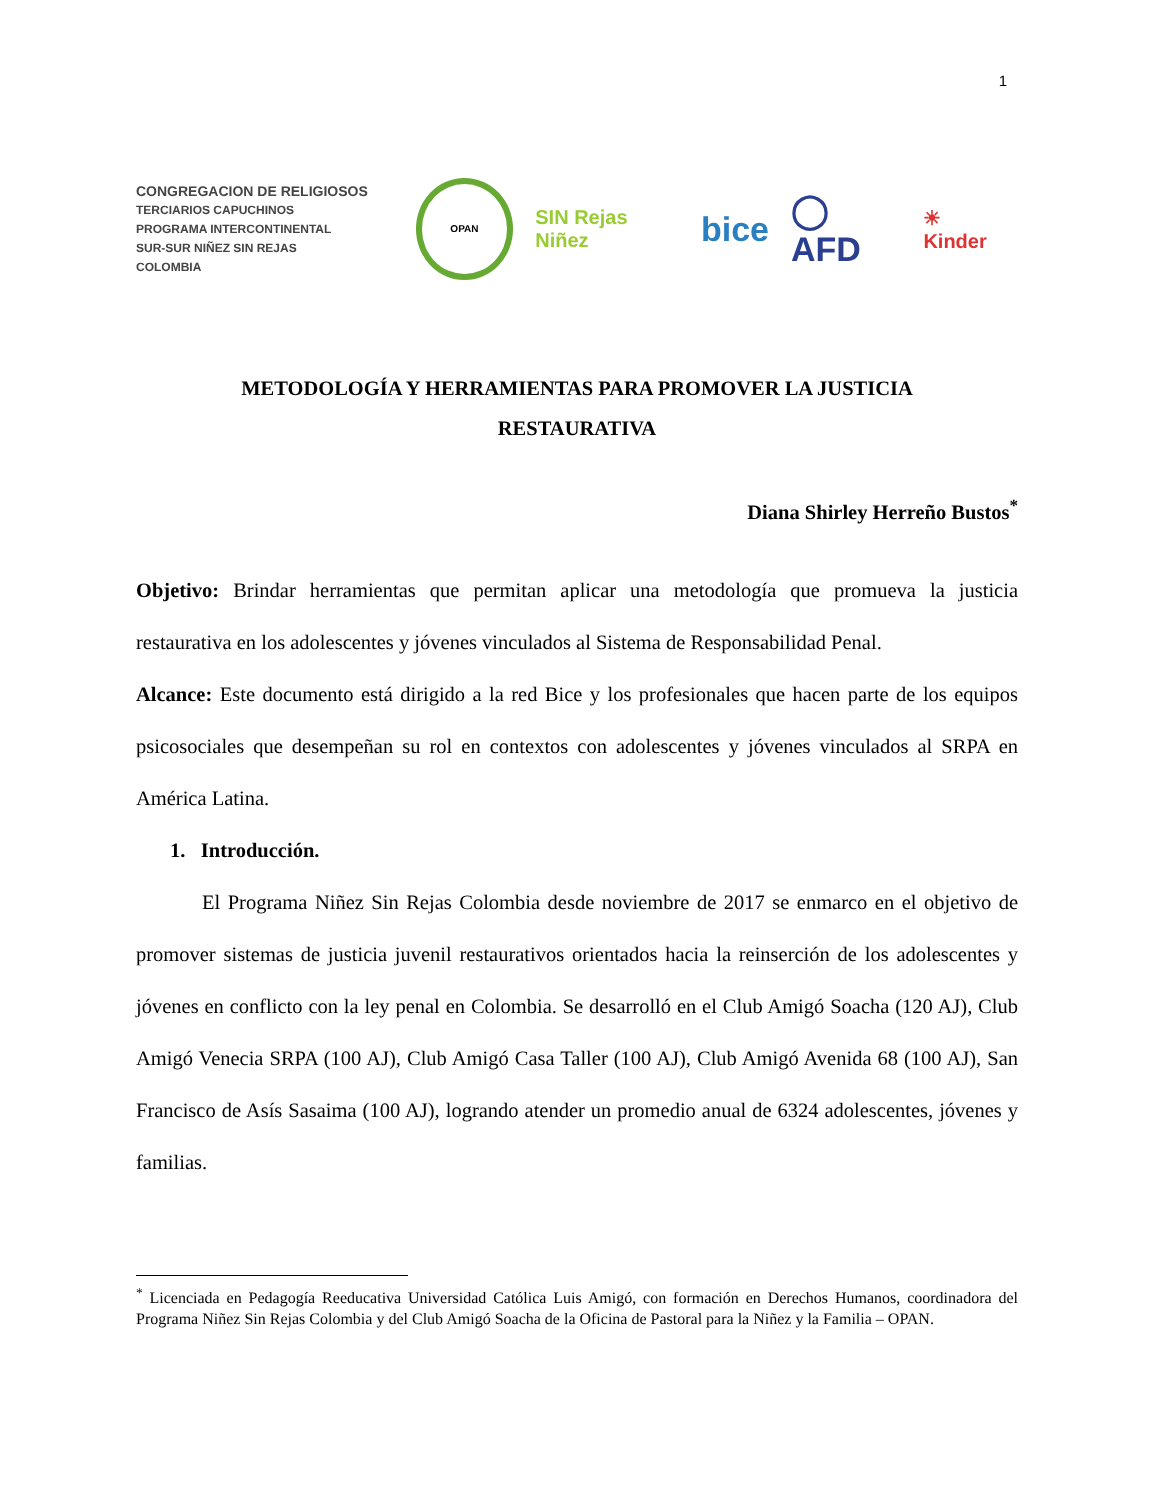1
CONGREGACION DE RELIGIOSOS
TERCIARIOS CAPUCHINOS
PROGRAMA INTERCONTINENTAL
SUR-SUR NIÑEZ SIN REJAS
COLOMBIA
OPAN
SIN Rejas Niñez
bice ◯ AFD
☀ Kinder
METODOLOGÍA Y HERRAMIENTAS PARA PROMOVER LA JUSTICIA
RESTAURATIVA
Diana Shirley Herreño Bustos<sup>*</sup>
Objetivo: Brindar herramientas que permitan aplicar una metodología que promueva la justicia restaurativa en los adolescentes y jóvenes vinculados al Sistema de Responsabilidad Penal.
Alcance: Este documento está dirigido a la red Bice y los profesionales que hacen parte de los equipos psicosociales que desempeñan su rol en contextos con adolescentes y jóvenes vinculados al SRPA en América Latina.
1. Introducción.
El Programa Niñez Sin Rejas Colombia desde noviembre de 2017 se enmarco en el objetivo de promover sistemas de justicia juvenil restaurativos orientados hacia la reinserción de los adolescentes y jóvenes en conflicto con la ley penal en Colombia. Se desarrolló en el Club Amigó Soacha (120 AJ), Club Amigó Venecia SRPA (100 AJ), Club Amigó Casa Taller (100 AJ), Club Amigó Avenida 68 (100 AJ), San Francisco de Asís Sasaima (100 AJ), logrando atender un promedio anual de 6324 adolescentes, jóvenes y familias.
<sup>*</sup> Licenciada en Pedagogía Reeducativa Universidad Católica Luis Amigó, con formación en Derechos Humanos, coordinadora del Programa Niñez Sin Rejas Colombia y del Club Amigó Soacha de la Oficina de Pastoral para la Niñez y la Familia – OPAN.